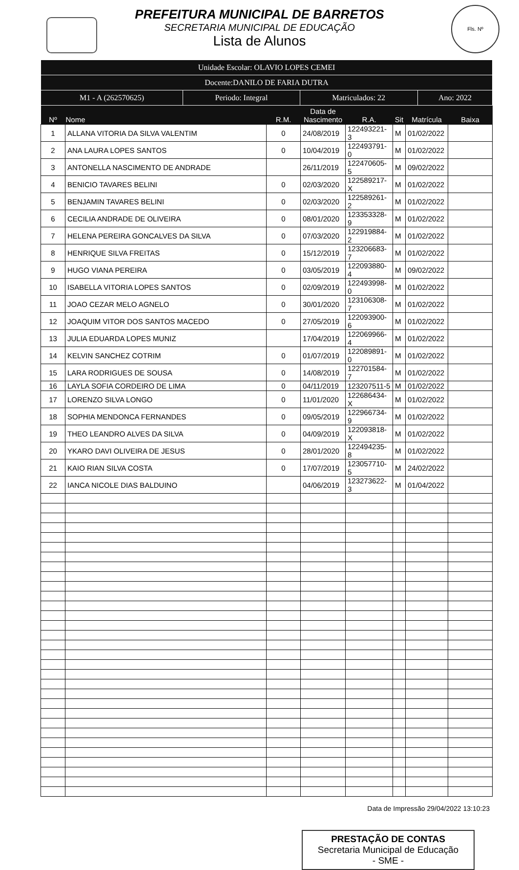PREFEITURA MUNICIPAL DE BARRETOS
SECRETARIA MUNICIPAL DE EDUCAÇÃO
Lista de Alunos
Fls. Nº
| Unidade Escolar: OLAVIO LOPES CEMEI | | | |
| Docente:DANILO DE FARIA DUTRA | | | |
| M1 - A (262570625) | Periodo: Integral | Matriculados: 22 | Ano: 2022 |
| Nº | Nome | R.M. | Data de Nascimento | R.A. | Sit | Matrícula | Baixa |
| --- | --- | --- | --- | --- | --- | --- | --- |
| 1 | ALLANA VITORIA DA SILVA VALENTIM | 0 | 24/08/2019 | 122493221-3 | M | 01/02/2022 | |
| 2 | ANA LAURA LOPES SANTOS | 0 | 10/04/2019 | 122493791-0 | M | 01/02/2022 | |
| 3 | ANTONELLA NASCIMENTO DE ANDRADE | | 26/11/2019 | 122470605-5 | M | 09/02/2022 | |
| 4 | BENICIO TAVARES BELINI | 0 | 02/03/2020 | 122589217-X | M | 01/02/2022 | |
| 5 | BENJAMIN TAVARES BELINI | 0 | 02/03/2020 | 122589261-2 | M | 01/02/2022 | |
| 6 | CECILIA ANDRADE DE OLIVEIRA | 0 | 08/01/2020 | 123353328-9 | M | 01/02/2022 | |
| 7 | HELENA PEREIRA GONCALVES DA SILVA | 0 | 07/03/2020 | 122919884-2 | M | 01/02/2022 | |
| 8 | HENRIQUE SILVA FREITAS | 0 | 15/12/2019 | 123206683-7 | M | 01/02/2022 | |
| 9 | HUGO VIANA PEREIRA | 0 | 03/05/2019 | 122093880-4 | M | 09/02/2022 | |
| 10 | ISABELLA VITORIA LOPES SANTOS | 0 | 02/09/2019 | 122493998-0 | M | 01/02/2022 | |
| 11 | JOAO CEZAR MELO AGNELO | 0 | 30/01/2020 | 123106308-7 | M | 01/02/2022 | |
| 12 | JOAQUIM VITOR DOS SANTOS MACEDO | 0 | 27/05/2019 | 122093900-6 | M | 01/02/2022 | |
| 13 | JULIA EDUARDA LOPES MUNIZ | | 17/04/2019 | 122069966-4 | M | 01/02/2022 | |
| 14 | KELVIN SANCHEZ COTRIM | 0 | 01/07/2019 | 122089891-0 | M | 01/02/2022 | |
| 15 | LARA RODRIGUES DE SOUSA | 0 | 14/08/2019 | 122701584-7 | M | 01/02/2022 | |
| 16 | LAYLA SOFIA CORDEIRO DE LIMA | 0 | 04/11/2019 | 123207511-5 | M | 01/02/2022 | |
| 17 | LORENZO SILVA LONGO | 0 | 11/01/2020 | 122686434-X | M | 01/02/2022 | |
| 18 | SOPHIA MENDONCA FERNANDES | 0 | 09/05/2019 | 122966734-9 | M | 01/02/2022 | |
| 19 | THEO LEANDRO ALVES DA SILVA | 0 | 04/09/2019 | 122093818-X | M | 01/02/2022 | |
| 20 | YKARO DAVI OLIVEIRA DE JESUS | 0 | 28/01/2020 | 122494235-8 | M | 01/02/2022 | |
| 21 | KAIO RIAN SILVA COSTA | 0 | 17/07/2019 | 123057710-5 | M | 24/02/2022 | |
| 22 | IANCA NICOLE DIAS BALDUINO | | 04/06/2019 | 123273622-3 | M | 01/04/2022 | |
Data de Impressão 29/04/2022 13:10:23
PRESTAÇÃO DE CONTAS
Secretaria Municipal de Educação
- SME -